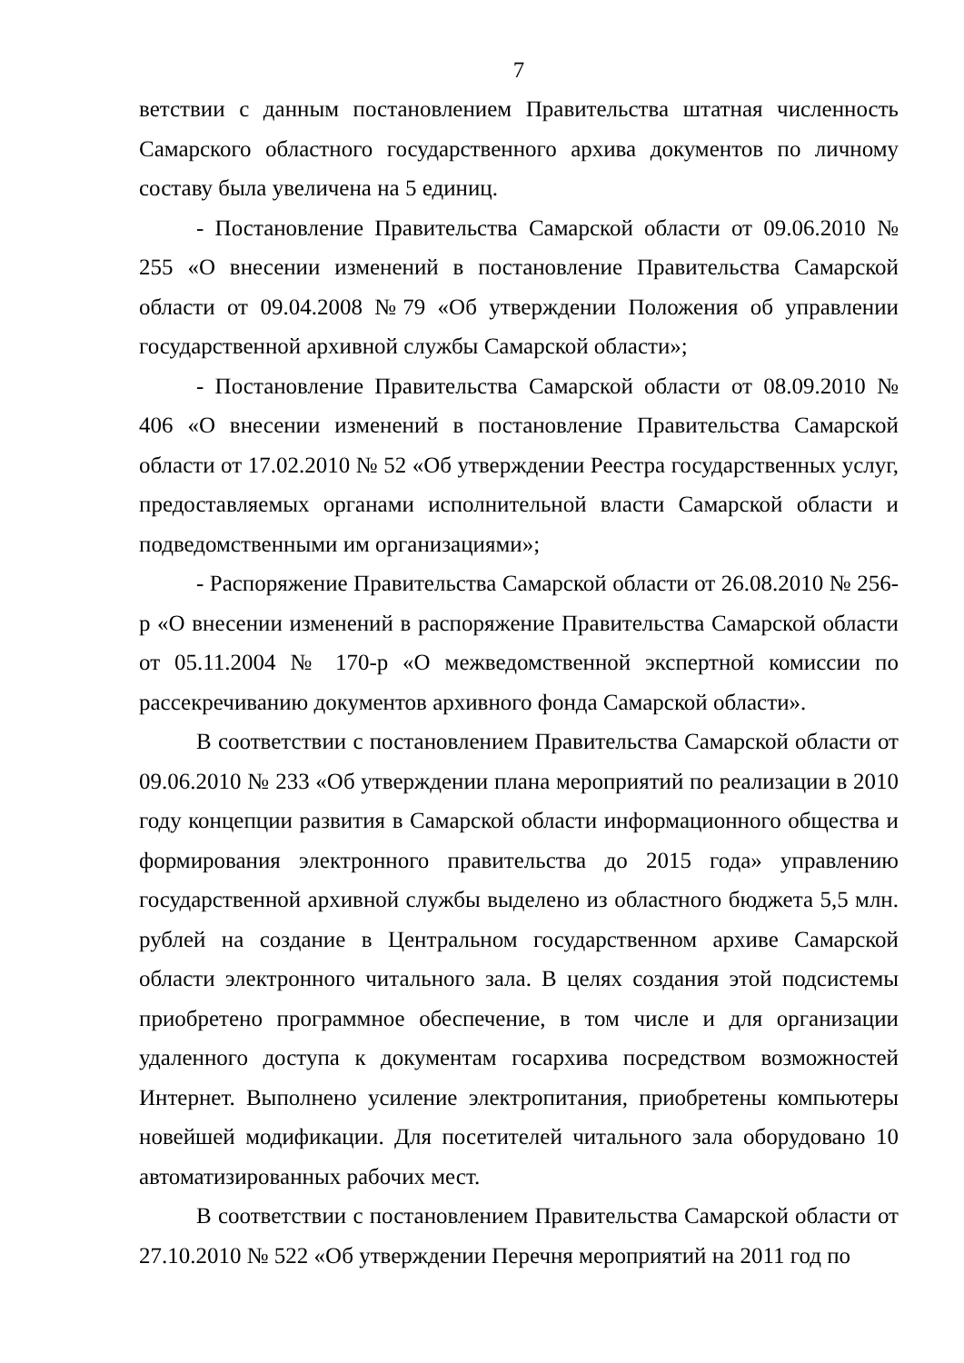7
ветствии с данным постановлением Правительства штатная численность Самарского областного государственного архива документов по личному составу была увеличена на 5 единиц.
- Постановление Правительства Самарской области от 09.06.2010 № 255 «О внесении изменений в постановление Правительства Самарской области от 09.04.2008 №79 «Об утверждении Положения об управлении государственной архивной службы Самарской области»;
- Постановление Правительства Самарской области от 08.09.2010 № 406 «О внесении изменений в постановление Правительства Самарской области от 17.02.2010 № 52 «Об утверждении Реестра государственных услуг, предоставляемых органами исполнительной власти Самарской области и подведомственными им организациями»;
- Распоряжение Правительства Самарской области от 26.08.2010 № 256-р «О внесении изменений в распоряжение Правительства Самарской области от 05.11.2004 № 170-р «О межведомственной экспертной комиссии по рассекречиванию документов архивного фонда Самарской области».
В соответствии с постановлением Правительства Самарской области от 09.06.2010 № 233 «Об утверждении плана мероприятий по реализации в 2010 году концепции развития в Самарской области информационного общества и формирования электронного правительства до 2015 года» управлению государственной архивной службы выделено из областного бюджета 5,5 млн. рублей на создание в Центральном государственном архиве Самарской области электронного читального зала. В целях создания этой подсистемы приобретено программное обеспечение, в том числе и для организации удаленного доступа к документам госархива посредством возможностей Интернет. Выполнено усиление электропитания, приобретены компьютеры новейшей модификации. Для посетителей читального зала оборудовано 10 автоматизированных рабочих мест.
В соответствии с постановлением Правительства Самарской области от 27.10.2010 № 522 «Об утверждении Перечня мероприятий на 2011 год по